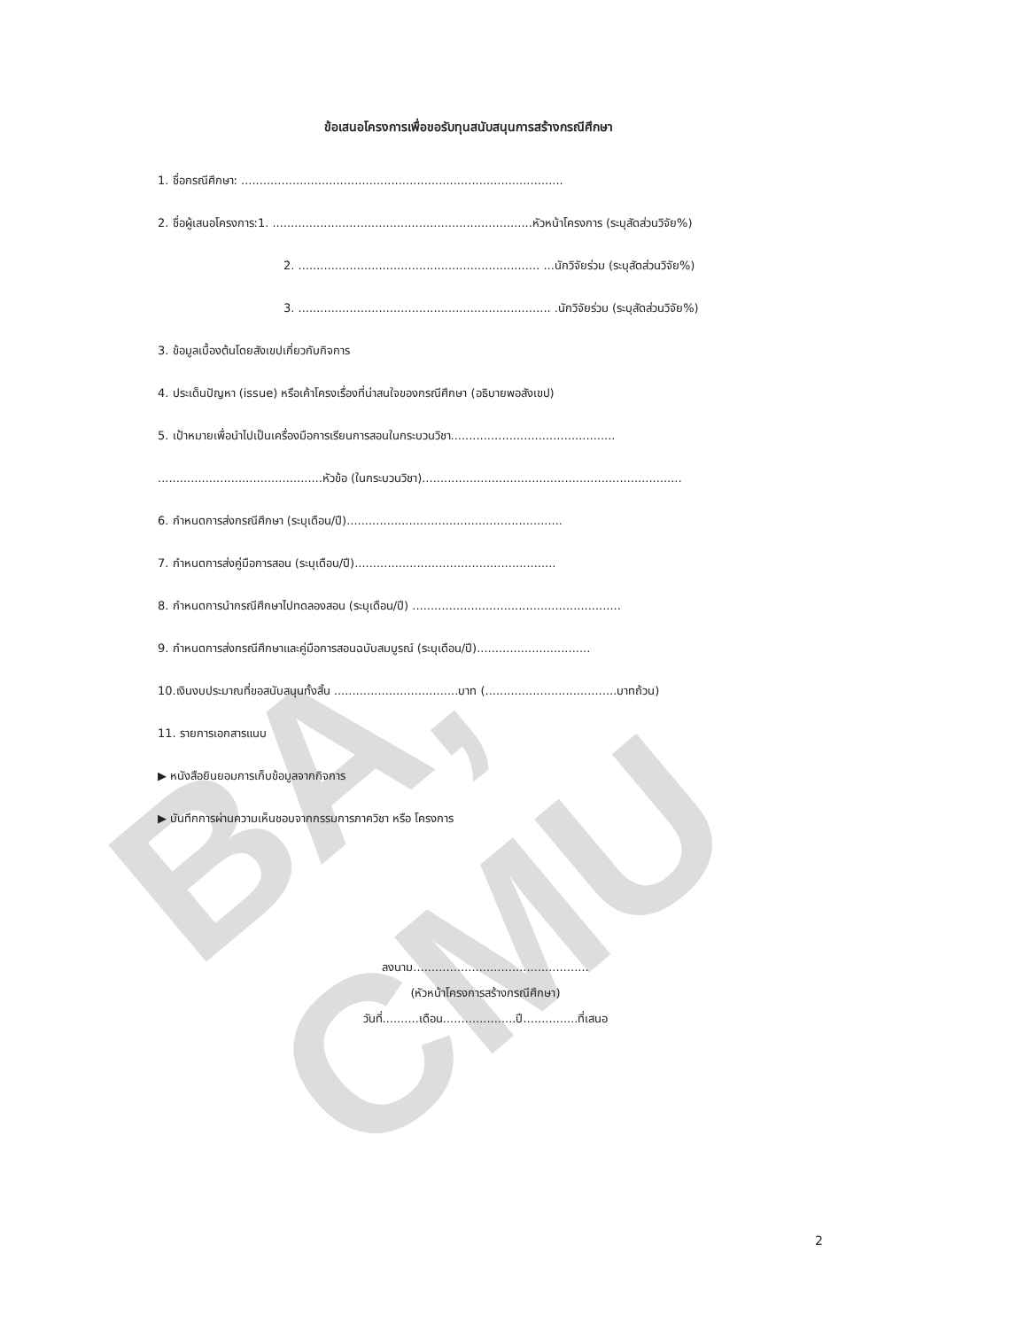BA, CMU
ข้อเสนอโครงการเพื่อขอรับทุนสนับสนุนการสร้างกรณีศึกษา
1. ชื่อกรณีศึกษา: ........................................................................................
2. ชื่อผู้เสนอโครงการ:1. .......................................................................หัวหน้าโครงการ (ระบุสัดส่วนวิจัย%)
2. .................................................................. ...นักวิจัยร่วม (ระบุสัดส่วนวิจัย%)
3. ..................................................................... .นักวิจัยร่วม (ระบุสัดส่วนวิจัย%)
3. ข้อมูลเบื้องต้นโดยสังเขปเกี่ยวกับกิจการ
4. ประเด็นปัญหา (issue) หรือเค้าโครงเรื่องที่น่าสนใจของกรณีศึกษา (อธิบายพอสังเขป)
5. เป้าหมายเพื่อนำไปเป็นเครื่องมือการเรียนการสอนในกระบวนวิชา.............................................
.............................................หัวข้อ (ในกระบวนวิชา).......................................................................
6. กำหนดการส่งกรณีศึกษา (ระบุเดือน/ปี)...........................................................
7. กำหนดการส่งคู่มือการสอน (ระบุเดือน/ปี).......................................................
8. กำหนดการนำกรณีศึกษาไปทดลองสอน (ระบุเดือน/ปี) .........................................................
9. กำหนดการส่งกรณีศึกษาและคู่มือการสอนฉบับสมบูรณ์ (ระบุเดือน/ปี)...............................
10.เงินงบประมาณที่ขอสนับสนุนทั้งสิ้น ..................................บาท (....................................บาทถ้วน)
11. รายการเอกสารแนบ
▶ หนังสือยินยอมการเก็บข้อมูลจากกิจการ
▶ บันทึกการผ่านความเห็นชอบจากกรรมการภาควิชา หรือ โครงการ
ลงนาม................................................
(หัวหน้าโครงการสร้างกรณีศึกษา)
วันที่..........เดือน....................ปี...............ที่เสนอ
2